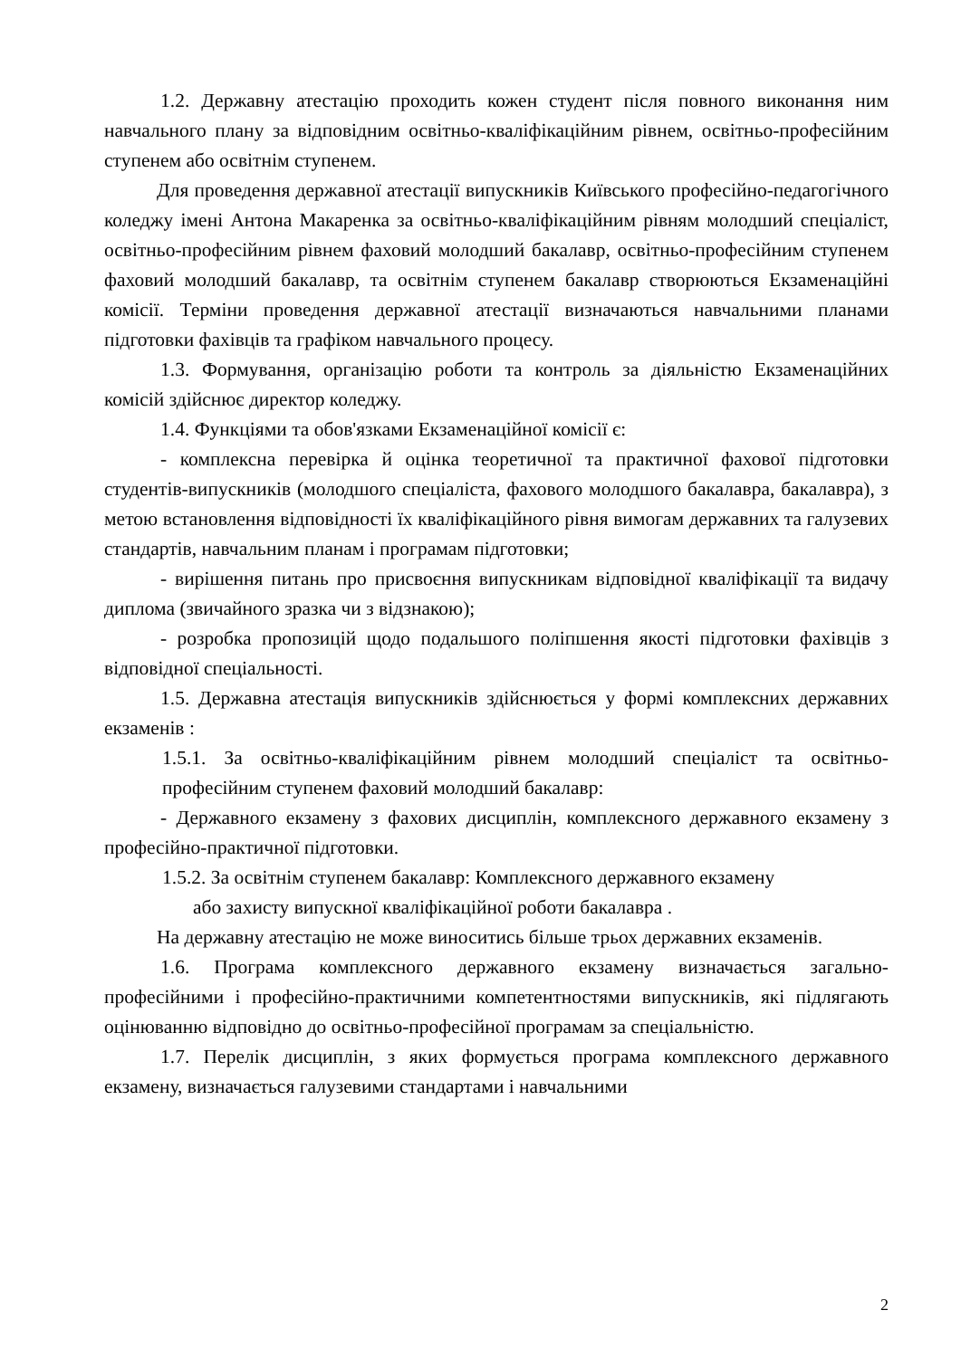1.2. Державну атестацію проходить кожен студент після повного виконання ним навчального плану за відповідним освітньо-кваліфікаційним рівнем, освітньо-професійним ступенем або освітнім ступенем.
Для проведення державної атестації випускників Київського професійно-педагогічного коледжу імені Антона Макаренка за освітньо-кваліфікаційним рівням молодший спеціаліст, освітньо-професійним рівнем фаховий молодший бакалавр, освітньо-професійним ступенем фаховий молодший бакалавр, та освітнім ступенем бакалавр створюються Екзаменаційні комісії. Терміни проведення державної атестації визначаються навчальними планами підготовки фахівців та графіком навчального процесу.
1.3. Формування, організацію роботи та контроль за діяльністю Екзаменаційних комісій здійснює директор коледжу.
1.4. Функціями та обов'язками Екзаменаційної комісії є:
- комплексна перевірка й оцінка теоретичної та практичної фахової підготовки студентів-випускників (молодшого спеціаліста, фахового молодшого бакалавра, бакалавра), з метою встановлення відповідності їх кваліфікаційного рівня вимогам державних та галузевих стандартів, навчальним планам і програмам підготовки;
- вирішення питань про присвоєння випускникам відповідної кваліфікації та видачу диплома (звичайного зразка чи з відзнакою);
- розробка пропозицій щодо подальшого поліпшення якості підготовки фахівців з відповідної спеціальності.
1.5. Державна атестація випускників здійснюється у формі комплексних державних екзаменів :
1.5.1. За освітньо-кваліфікаційним рівнем молодший спеціаліст та освітньо-професійним ступенем фаховий молодший бакалавр:
- Державного екзамену з фахових дисциплін, комплексного державного екзамену з професійно-практичної підготовки.
1.5.2. За освітнім ступенем бакалавр: Комплексного державного екзамену
або захисту випускної кваліфікаційної роботи бакалавра .
На державну атестацію не може виноситись більше трьох державних екзаменів.
1.6. Програма комплексного державного екзамену визначається загально-професійними і професійно-практичними компетентностями випускників, які підлягають оцінюванню відповідно до освітньо-професійної програмам за спеціальністю.
1.7. Перелік дисциплін, з яких формується програма комплексного державного екзамену, визначається галузевими стандартами і навчальними
2